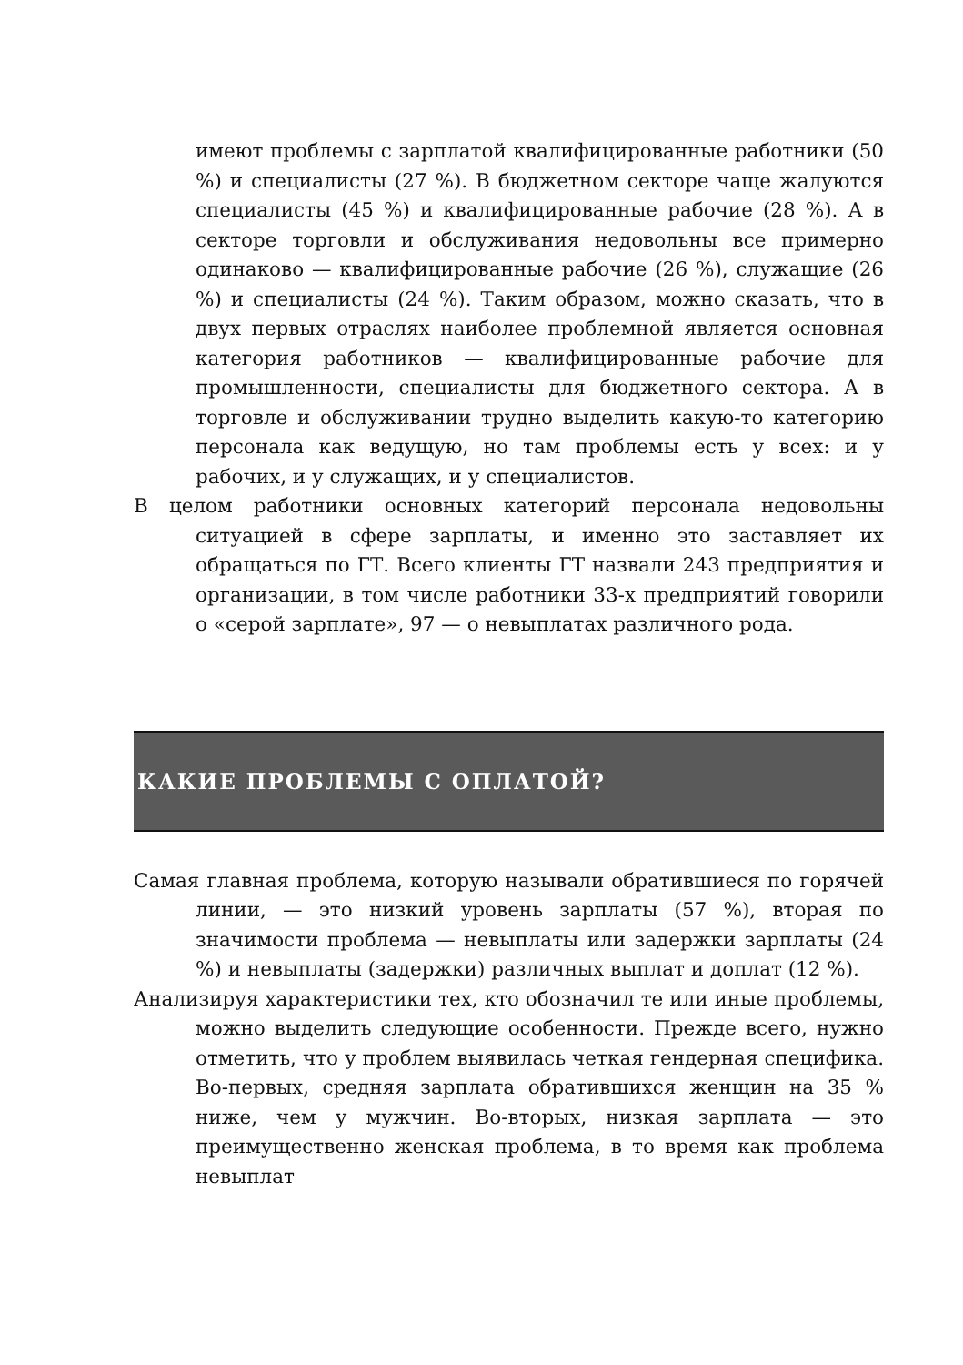имеют проблемы с зарплатой квалифицированные работники (50 %) и специалисты (27 %). В бюджетном секторе чаще жалуются специалисты (45 %) и квалифицированные рабочие (28 %). А в секторе торговли и обслуживания недовольны все примерно одинаково — квалифицированные рабочие (26 %), служащие (26 %) и специалисты (24 %). Таким образом, можно сказать, что в двух первых отраслях наиболее проблемной является основная категория работников — квалифицированные рабочие для промышленности, специалисты для бюджетного сектора. А в торговле и обслуживании трудно выделить какую-то категорию персонала как ведущую, но там проблемы есть у всех: и у рабочих, и у служащих, и у специалистов.
В целом работники основных категорий персонала недовольны ситуацией в сфере зарплаты, и именно это заставляет их обращаться по ГТ. Всего клиенты ГТ назвали 243 предприятия и организации, в том числе работники 33-х предприятий говорили о «серой зарплате», 97 — о невыплатах различного рода.
КАКИЕ ПРОБЛЕМЫ С ОПЛАТОЙ?
Самая главная проблема, которую называли обратившиеся по горячей линии, — это низкий уровень зарплаты (57 %), вторая по значимости проблема — невыплаты или задержки зарплаты (24 %) и невыплаты (задержки) различных выплат и доплат (12 %).
Анализируя характеристики тех, кто обозначил те или иные проблемы, можно выделить следующие особенности. Прежде всего, нужно отметить, что у проблем выявилась четкая гендерная специфика. Во-первых, средняя зарплата обратившихся женщин на 35 % ниже, чем у мужчин. Во-вторых, низкая зарплата — это преимущественно женская проблема, в то время как проблема невыплат